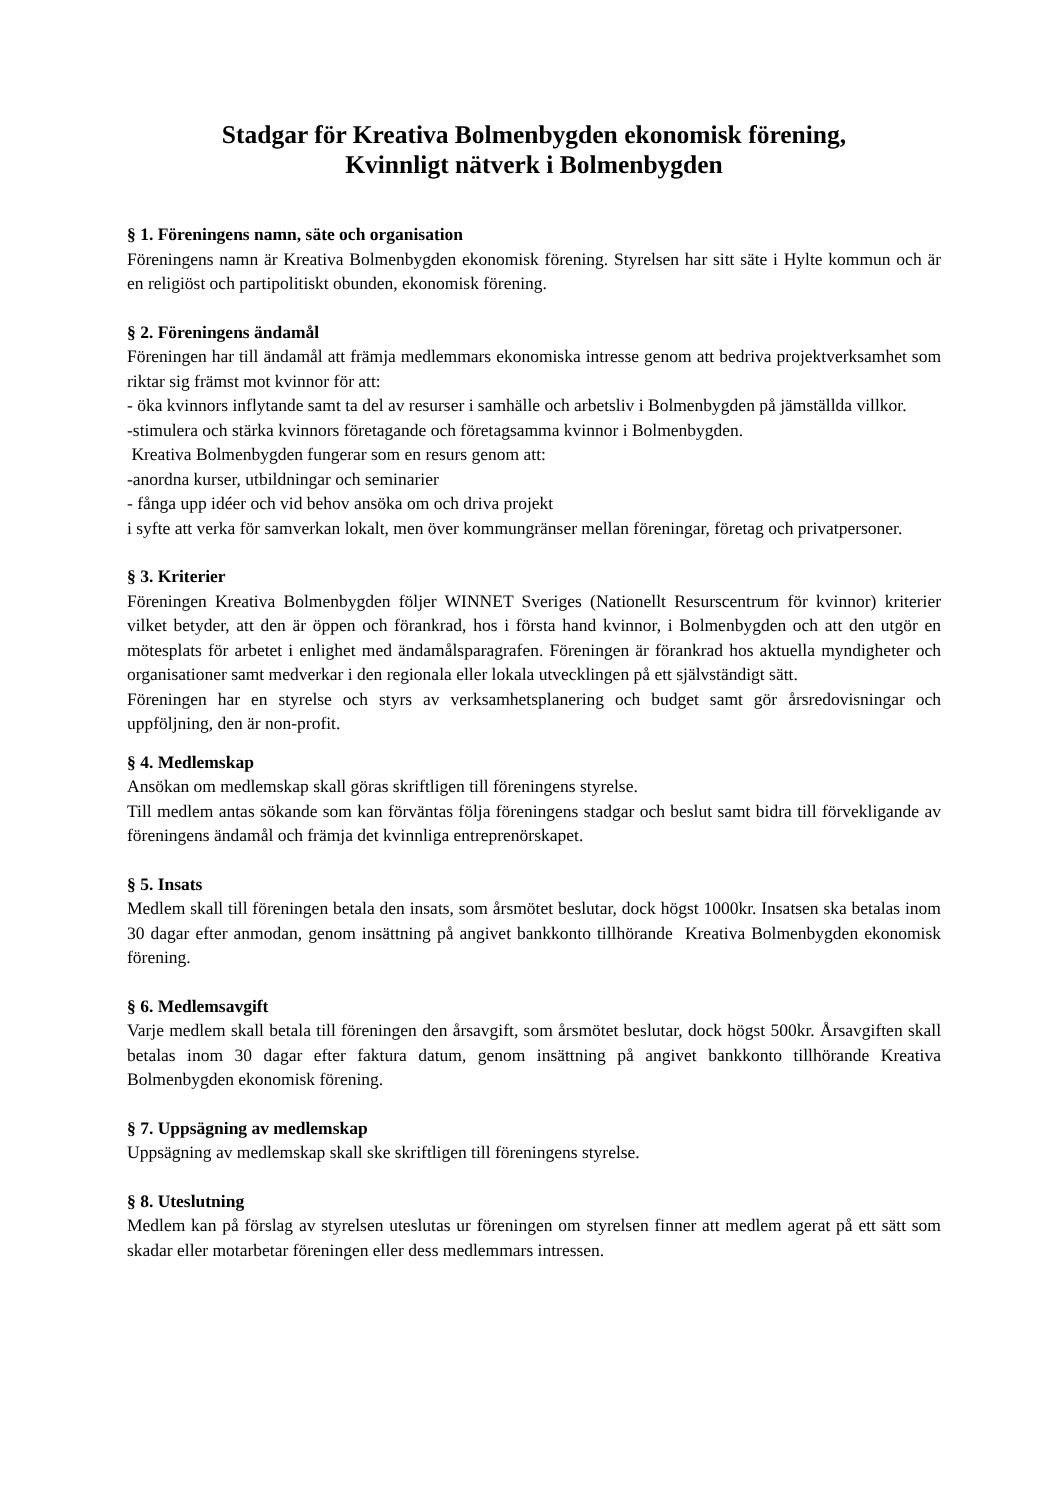Stadgar för Kreativa Bolmenbygden ekonomisk förening,
Kvinnligt nätverk i Bolmenbygden
§ 1. Föreningens namn, säte och organisation
Föreningens namn är Kreativa Bolmenbygden ekonomisk förening. Styrelsen har sitt säte i Hylte kommun och är en religiöst och partipolitiskt obunden, ekonomisk förening.
§ 2. Föreningens ändamål
Föreningen har till ändamål att främja medlemmars ekonomiska intresse genom att bedriva projektverksamhet som riktar sig främst mot kvinnor för att:
- öka kvinnors inflytande samt ta del av resurser i samhälle och arbetsliv i Bolmenbygden på jämställda villkor.
-stimulera och stärka kvinnors företagande och företagsamma kvinnor i Bolmenbygden.
Kreativa Bolmenbygden fungerar som en resurs genom att:
-anordna kurser, utbildningar och seminarier
- fånga upp idéer och vid behov ansöka om och driva projekt
i syfte att verka för samverkan lokalt, men över kommungränser mellan föreningar, företag och privatpersoner.
§ 3. Kriterier
Föreningen Kreativa Bolmenbygden följer WINNET Sveriges (Nationellt Resurscentrum för kvinnor) kriterier vilket betyder, att den är öppen och förankrad, hos i första hand kvinnor, i Bolmenbygden och att den utgör en mötesplats för arbetet i enlighet med ändamålsparagrafen. Föreningen är förankrad hos aktuella myndigheter och organisationer samt medverkar i den regionala eller lokala utvecklingen på ett självständigt sätt.
Föreningen har en styrelse och styrs av verksamhetsplanering och budget samt gör årsredovisningar och uppföljning, den är non-profit.
§ 4. Medlemskap
Ansökan om medlemskap skall göras skriftligen till föreningens styrelse.
Till medlem antas sökande som kan förväntas följa föreningens stadgar och beslut samt bidra till förvekligande av föreningens ändamål och främja det kvinnliga entreprenörskapet.
§ 5. Insats
Medlem skall till föreningen betala den insats, som årsmötet beslutar, dock högst 1000kr. Insatsen ska betalas inom 30 dagar efter anmodan, genom insättning på angivet bankkonto tillhörande Kreativa Bolmenbygden ekonomisk förening.
§ 6. Medlemsavgift
Varje medlem skall betala till föreningen den årsavgift, som årsmötet beslutar, dock högst 500kr. Årsavgiften skall betalas inom 30 dagar efter faktura datum, genom insättning på angivet bankkonto tillhörande Kreativa Bolmenbygden ekonomisk förening.
§ 7. Uppsägning av medlemskap
Uppsägning av medlemskap skall ske skriftligen till föreningens styrelse.
§ 8. Uteslutning
Medlem kan på förslag av styrelsen uteslutas ur föreningen om styrelsen finner att medlem agerat på ett sätt som skadar eller motarbetar föreningen eller dess medlemmars intressen.